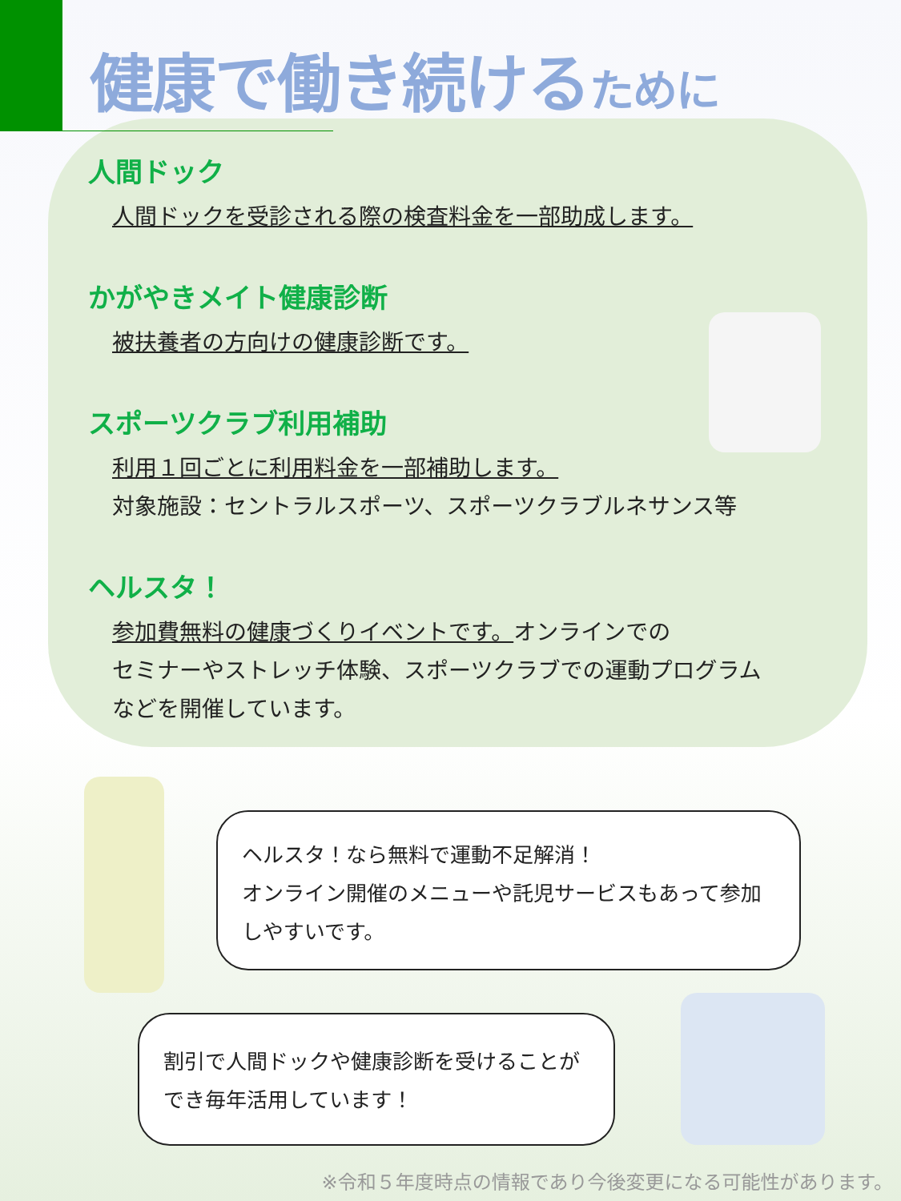健康で働き続けるために
人間ドック
人間ドックを受診される際の検査料金を一部助成します。
かがやきメイト健康診断
被扶養者の方向けの健康診断です。
スポーツクラブ利用補助
利用１回ごとに利用料金を一部補助します。
対象施設：セントラルスポーツ、スポーツクラブルネサンス等
ヘルスタ！
参加費無料の健康づくりイベントです。オンラインでの
セミナーやストレッチ体験、スポーツクラブでの運動プログラム
などを開催しています。
ヘルスタ！なら無料で運動不足解消！
オンライン開催のメニューや託児サービスもあって参加
しやすいです。
割引で人間ドックや健康診断を受けることが
でき毎年活用しています！
※令和５年度時点の情報であり今後変更になる可能性があります。